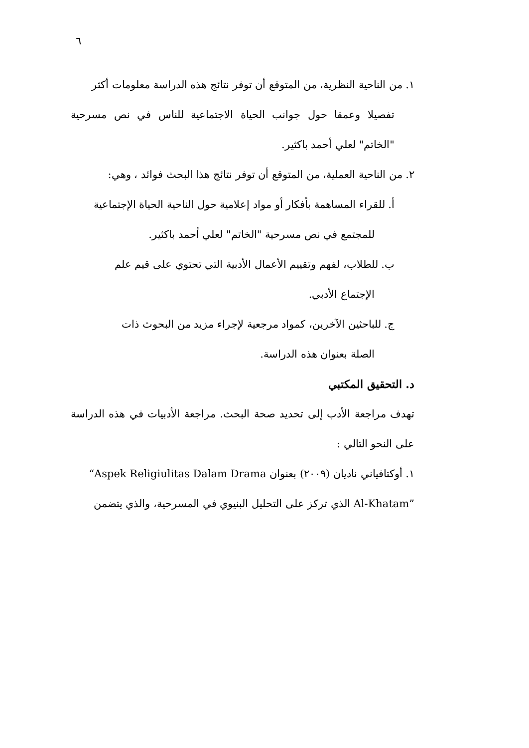٦
١. من الناحية النظرية، من المتوقع أن توفر نتائج هذه الدراسة معلومات أكثر
تفصيلا وعمقا حول جوانب الحياة الاجتماعية للناس في نص مسرحية "الخاتم" لعلي أحمد باكثير.
٢. من الناحية العملية، من المتوقع أن توفر نتائج هذا البحث فوائد ، وهي:
أ. للقراء المساهمة بأفكار أو مواد إعلامية حول الناحية الحياة الإجتماعية
للمجتمع في نص مسرحية "الخاتم" لعلي أحمد باكثير.
ب. للطلاب، لفهم وتقييم الأعمال الأدبية التي تحتوي على قيم علم
الإجتماع الأدبي.
ج. للباحثين الآخرين، كمواد مرجعية لإجراء مزيد من البحوث ذات
الصلة بعنوان هذه الدراسة.
د. التحقيق المكتبي
تهدف مراجعة الأدب إلى تحديد صحة البحث. مراجعة الأدبيات في هذه الدراسة على النحو التالي :
١. أوكتافياني ناديان (٢٠٠٩) بعنوان “Aspek Religiulitas Dalam Drama
Al-Khatam” الذي تركز على التحليل البنيوي في المسرحية، والذي يتضمن